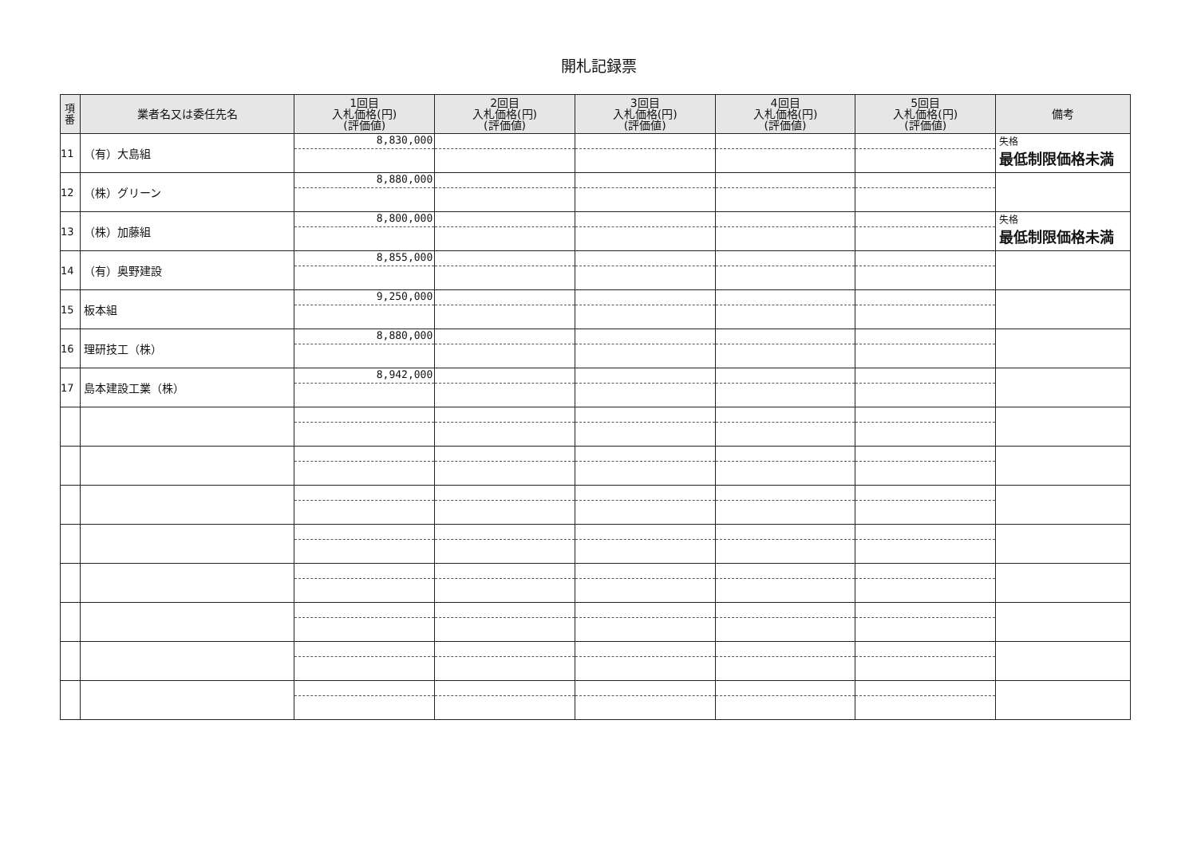開札記録票
| 項 番 | 業者名又は委任先名 | 1回目 入札価格(円) (評価値) | 2回目 入札価格(円) (評価値) | 3回目 入札価格(円) (評価値) | 4回目 入札価格(円) (評価値) | 5回目 入札価格(円) (評価値) | 備考 |
| --- | --- | --- | --- | --- | --- | --- | --- |
| 11 | （有）大島組 | 8,830,000 | | | | | 失格 最低制限価格未満 |
| 12 | （株）グリーン | 8,880,000 | | | | | |
| 13 | （株）加藤組 | 8,800,000 | | | | | 失格 最低制限価格未満 |
| 14 | （有）奥野建設 | 8,855,000 | | | | | |
| 15 | 板本組 | 9,250,000 | | | | | |
| 16 | 理研技工（株） | 8,880,000 | | | | | |
| 17 | 島本建設工業（株） | 8,942,000 | | | | | |